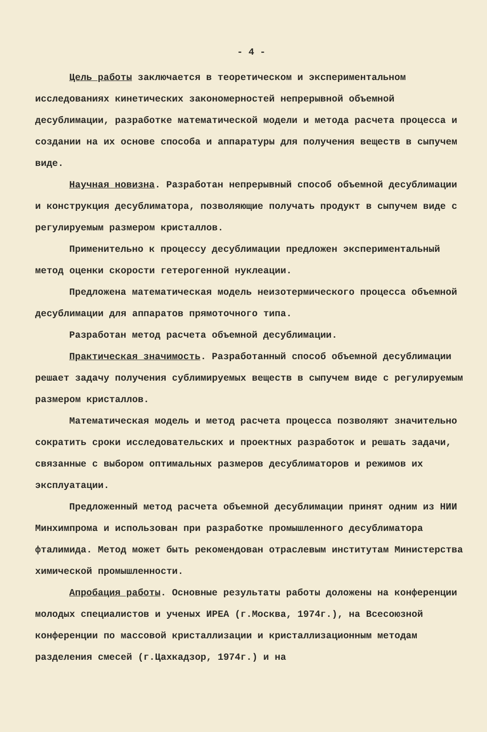- 4 -
Цель работы заключается в теоретическом и экспериментальном исследованиях кинетических закономерностей непрерывной объемной десублимации, разработке математической модели и метода расчета процесса и создании на их основе способа и аппаратуры для получения веществ в сыпучем виде.
Научная новизна. Разработан непрерывный способ объемной десублимации и конструкция десублиматора, позволяющие получать продукт в сыпучем виде с регулируемым размером кристаллов.
Применительно к процессу десублимации предложен экспериментальный метод оценки скорости гетерогенной нуклеации.
Предложена математическая модель неизотермического процесса объемной десублимации для аппаратов прямоточного типа.
Разработан метод расчета объемной десублимации.
Практическая значимость. Разработанный способ объемной десублимации решает задачу получения сублимируемых веществ в сыпучем виде с регулируемым размером кристаллов.
Математическая модель и метод расчета процесса позволяют значительно сократить сроки исследовательских и проектных разработок и решать задачи, связанные с выбором оптимальных размеров десублиматоров и режимов их эксплуатации.
Предложенный метод расчета объемной десублимации принят одним из НИИ Минхимпрома и использован при разработке промышленного десублиматора фталимида. Метод может быть рекомендован отраслевым институтам Министерства химической промышленности.
Апробация работы. Основные результаты работы доложены на конференции молодых специалистов и ученых ИРЕА (г.Москва, 1974г.), на Всесоюзной конференции по массовой кристаллизации и кристаллизационным методам разделения смесей (г.Цахкадзор, 1974г.) и на